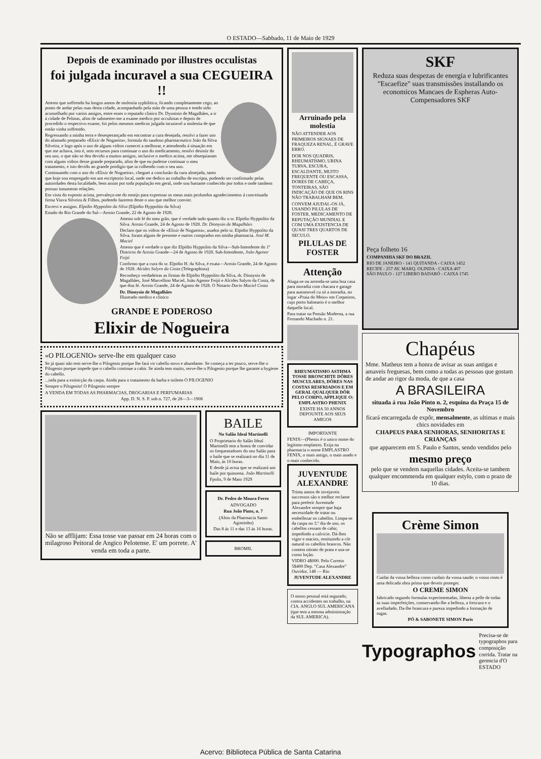O ESTADO—Sabbado, 11 de Maio de 1929
Depois de examinado por illustres occulistas
foi julgada incuravel a sua CEGUEIRA !!
Attesto que soffrendo ha longos annos de molestia syphilitica, ficando completamente cego, ao ponto de andar pelas ruas desta cidade, acompanhado pela mão de uma pessoa e tendo sido aconselhado por varios amigos, entre esses o reputado clinico Dr. Dyonisio de Magalhães, a ir á cidade de Pelotas, afim de submetter-me a exame medico por occulistas e depois de procedido o respectivo exame, foi pelos mesmos medicos julgada incuravel a molestia de que então vinha soffrendo.
Regressando a minha terra e desesperançado em encontrar a cura desejada, resolvi a fazer uso do afamado preparado «Elixir de Nogueira», formula do saudoso pharmaceutico João da Silva Silveira, e logo após o uso de alguns vidros comecei a melhorar, e attendendo á situação em que me achava, isto é, sem recursos para continuar o uso do medicamento, resolvi desistir do seu uso, o que não se deu devido a muitos amigos, inclusive o medico acima, me obsequiaram com alguns vidros desse grande preparado, afim de que eu pudesse continuar o meu tratamento, e isto devido ao grande prodigio que ia colhendo com o seu uso.
Continuando com o uso do «Elixir de Nogueira», cheguei a conclusão da cura almejada, tanto que hoje sou empregado em um escriptorio local, onde me dedico ao trabalho de escripta, podendo ser confirmado pelas autoridades desta localidade, bem assim por toda população em geral, onde sou bastante conhecido por todos e onde tambem possuo innumeras relações.
Em vista do exposto acima, prevaleço-me do ensejo para expressar os meus mais profundos agradecimentos á conceituada firma Viuva Silveira & Filhos, podendo fazerem deste o uso que melhor convier.
Escrevi e assigno. Elpidio Hyppolito da Silva (Elpidio Hyppolito da Silva)
Estado do Rio Grande do Sul—Arroio Grande, 22 de Agosto de 1928.
Attesto sob fé do meu grão, que é verdade tudo quanto diz o sr. Elpidio Hyppolito da Silva. Arroio Grande, 24 de Agosto de 1928. Dr. Dionysio de Magalhães
Declaro que os vidros de «Elixir de Nogueira», usados pelo sr. Elpidio Hyppolito da Silva, foram alguns de presente e outros comprados em minha pharmacia. José M. Maciel
Attesto que é verdade o que diz Elpidio Hyppolito da Silva—Sub-Intendente do 1º Districto de Arroio Grande—24 de Agosto de 1928. Sub-Intendente, João Agenor Feijó
Confirmo que a cura do sr. Elpidio H. da Silva, é exata—Arroio Grande, 24 de Agosto de 1928. Alcides Salyro da Costa (Telegraphista)
Reconheço verdadeiras as firmas de Elpidio Hyppolito da Silva, dr. Dionysio de Magalhães, José Marcellino Maciel, João Agenor Feijó e Alcides Salyro da Costa, de que dou fé. Arroio Grande, 24 de Agosto de 1928. O Notario Dario Maciel Costa
Dr. Dionysio de Magalhães
Illustrado medico e clinico
GRANDE E PODEROSO
Elixir de Nogueira
«O PILOGENIO» serve-lhe em qualquer caso
Se já quasi não tem serve-lhe o Pilogenio porque lhe fará vir cabello novo e abundante. Se começa a ter pouco, serve-lhe o Pilogenio porque impede que o cabello continue a cahir. Se ainda tem muito, serve-lhe o Pilogenio porque lhe garante a hygiene do cabello.
...inda para a extincção da caspa. Ainda para o tratamento da barba e toilette O PILOGENIO
Sempre o Pilogenio! O Pilogenio sempre
A VENDA EM TODAS AS PHARMACIAS, DROGARIAS E PERFUMARIAS
App. D. N. S. P. sob n. 727, de 28—3—1908
Não se afflijam: Essa tosse vae passar em 24 horas com o milagroso Peitoral de Angico Pelotense. E' um porrete. A' venda em toda a parte.
BAILE
No Salão Ideal Martinelli
O Proprietario do Salão Ideal Martinelli tem a honra de convidar os frequentadores do seu Salão para o baile que se realizará no dia 11 de Maio, ás 10 horas.
E desde já avisa que se realizará um baile por quinzena. João Martinelli
Fpolis, 9 de Maio 1929
Dr. Pedro de Moura Ferro
ADVOGADO
Rua João Pinto, n. 7
(Altos da Pharmacia Santo Agostinho)
Das 8 ás 11 e das 13 ás 16 horas.
BROMIL
Arruinado pela molestia
NÃO ATTENDER AOS PRIMEIROS SIGNAES DE FRAQUEZA RENAL, É GRAVE ERRO.
DOR NOS QUADRIS, RHEUMATISMO, URINA TURVA, ESCURA, ESCALDANTE, MUITO FREQUENTE OU ESCASSA, DORES DE CABEÇA, TONTEIRAS, SÃO INDICAÇÃO DE QUE OS RINS NÃO TRABALHAM BEM.
CONVEM AJUDAL-OS JÁ, USANDO PILULAS DE FOSTER, MEDICAMENTO DE REPUTAÇÃO MUNDIAL E COM UMA EXISTENCIA DE QUASI TRES QUARTOS DE SECULO.
PILULAS DE FOSTER
Attenção
Aluga-se ou arrenda-se uma boa casa para moradia com chacara e garage para automovel cu só a moradia, no logar «Praia do Meio» em Coqueiros, cujo porto balneario é o melhor daquelle local.
Para tratar na Pensão Moderna, a rua Fernando Machado n. 21.
RHEUMATISMO ASTHMA TOSSE BRONCHITE DÔRES MUSCULARES, DÔRES NAS COSTAS RESFRIADOS E EM GERAL QUALQUER DÔR PELO CORPO, APPLIQUE O: EMPLASTRO PHENIX
EXISTE HA 50 ANNOS DEPOUNTE AOS SEUS AMIGOS
IMPORTANTE
FENIX—(Phenix é o unico nome do legitimo emplastro. Exija na pharmacia o nome EMPLASTRO FENIX, o mais antigo, o mais usado e o mais conhecido.
JUVENTUDE ALEXANDRE
Trinta annos de invejaveis successos são o melhor reclame para preferir Juventude Alexandre sempre que haja necessidade de tratar ou embellezar os cabellos. Limpa-se da caspa no 3.º dia de uso, os cabellos cessam de cahir, impedindo a calvicie. Dá-lhes vigor e maciez, restituindo a côr natural os cabellos brancos. Não contem nitrato de prata e usa-se como loção.
VIDRO 4$000. Pelo Correio 5$400 Dep. "Casa Alexandre" Ouvidor, 148 — Rio
JUVENTUDE ALEXANDRE
O nosso pessoal está segurado, contra accidentes no trabalho, na CIA. ANGLO SUL AMERICANA (que tem a mesma administração da SUL AMERICA).
SKF
Reduza suas despezas de energia e lubrificantes "Escaefize" suas transmissões installando os economicos Mancaes de Espheras Auto-Compensadores SKF
Peça folheto 16
COMPANHIA SKF DO BRAZIL
RIO DE JANEIRO - 141 QUITANDA - CAIXA 1452
RECIFE - 257 AV. MARQ. OLINDA - CAIXA 407
SÃO PAULO - 127 LIBERO BADARÓ - CAIXA 1745
Chapéus
Mme. Matheus tem a honra de avisar as suas antigas e amaveis freguesas, bem como a todas as pessoas que gostam de andar ao rigor da moda, de que a casa
A BRASILEIRA
situada á rua João Pinto n. 2, esquina da Praça 15 de Novembro
ficará encarregada de expôr, mensalmente, as ultimas e mais chics novidades em
CHAPEUS PARA SENHORAS, SENHORITAS E CRIANÇAS
que apparecem em S. Paulo e Santos, sendo vendidos pelo
mesmo preço
pelo que se vendem naquellas cidades. Aceita-se tambem qualquer encommenda em qualquer estylo, com o prazo de 10 dias.
Crème Simon
Cuidai da vossa belleza como cuidais da vossa saude; o vosso rosto é uma delicada obra prima que deveis proteger.
O CREME SIMON
fabricado segundo formulas experimentadas, liberta a pelle de todas as suas imperfeições, conservando-lhe a belleza, a frescura e o avelludado. Da-lhe brancura e pureza impedindo a formação de rugas.
PÓ & SABONETE SIMON Paris
Typographos
Precisa-se de typographos para composição corrida. Tratar na gerencia d'O ESTADO
Acervo: Biblioteca Pública de Santa Catarina